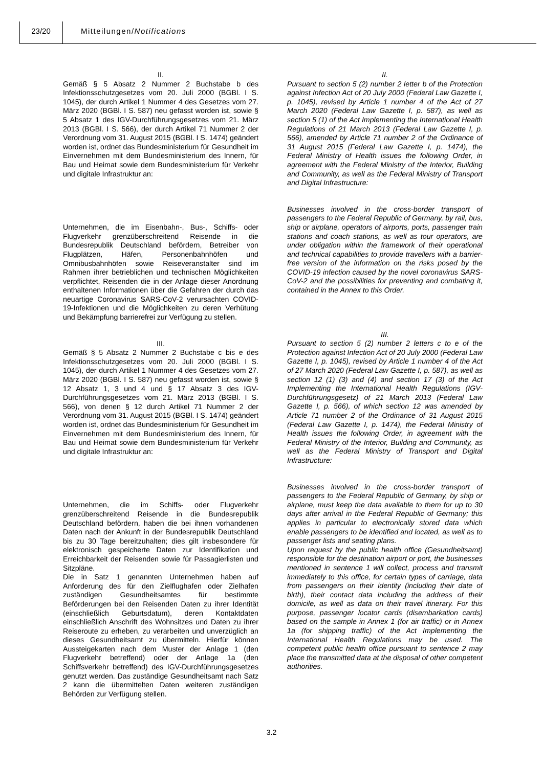23/20 Mitteilungen/Notifications
II.
Gemäß § 5 Absatz 2 Nummer 2 Buchstabe b des Infektionsschutzgesetzes vom 20. Juli 2000 (BGBl. I S. 1045), der durch Artikel 1 Nummer 4 des Gesetzes vom 27. März 2020 (BGBl. I S. 587) neu gefasst worden ist, sowie § 5 Absatz 1 des IGV-Durchführungsgesetzes vom 21. März 2013 (BGBl. I S. 566), der durch Artikel 71 Nummer 2 der Verordnung vom 31. August 2015 (BGBl. I S. 1474) geändert worden ist, ordnet das Bundesministerium für Gesundheit im Einvernehmen mit dem Bundesministerium des Innern, für Bau und Heimat sowie dem Bundesministerium für Verkehr und digitale Infrastruktur an:
Unternehmen, die im Eisenbahn-, Bus-, Schiffs- oder Flugverkehr grenzüberschreitend Reisende in die Bundesrepublik Deutschland befördern, Betreiber von Flugplätzen, Häfen, Personenbahnhöfen und Omnibusbahnhöfen sowie Reiseveranstalter sind im Rahmen ihrer betrieblichen und technischen Möglichkeiten verpflichtet, Reisenden die in der Anlage dieser Anordnung enthaltenen Informationen über die Gefahren der durch das neuartige Coronavirus SARS-CoV-2 verursachten COVID-19-Infektionen und die Möglichkeiten zu deren Verhütung und Bekämpfung barrierefrei zur Verfügung zu stellen.
III.
Gemäß § 5 Absatz 2 Nummer 2 Buchstabe c bis e des Infektionsschutzgesetzes vom 20. Juli 2000 (BGBl. I S. 1045), der durch Artikel 1 Nummer 4 des Gesetzes vom 27. März 2020 (BGBl. I S. 587) neu gefasst worden ist, sowie § 12 Absatz 1, 3 und 4 und § 17 Absatz 3 des IGV-Durchführungsgesetzes vom 21. März 2013 (BGBl. I S. 566), von denen § 12 durch Artikel 71 Nummer 2 der Verordnung vom 31. August 2015 (BGBl. I S. 1474) geändert worden ist, ordnet das Bundesministerium für Gesundheit im Einvernehmen mit dem Bundesministerium des Innern, für Bau und Heimat sowie dem Bundesministerium für Verkehr und digitale Infrastruktur an:
Unternehmen, die im Schiffs- oder Flugverkehr grenzüberschreitend Reisende in die Bundesrepublik Deutschland befördern, haben die bei ihnen vorhandenen Daten nach der Ankunft in der Bundesrepublik Deutschland bis zu 30 Tage bereitzuhalten; dies gilt insbesondere für elektronisch gespeicherte Daten zur Identifikation und Erreichbarkeit der Reisenden sowie für Passagierlisten und Sitzpläne.
Die in Satz 1 genannten Unternehmen haben auf Anforderung des für den Zielflughafen oder Zielhafen zuständigen Gesundheitsamtes für bestimmte Beförderungen bei den Reisenden Daten zu ihrer Identität (einschließlich Geburtsdatum), deren Kontaktdaten einschließlich Anschrift des Wohnsitzes und Daten zu ihrer Reiseroute zu erheben, zu verarbeiten und unverzüglich an dieses Gesundheitsamt zu übermitteln. Hierfür können Aussteigekarten nach dem Muster der Anlage 1 (den Flugverkehr betreffend) oder der Anlage 1a (den Schiffsverkehr betreffend) des IGV-Durchführungsgesetzes genutzt werden. Das zuständige Gesundheitsamt nach Satz 2 kann die übermittelten Daten weiteren zuständigen Behörden zur Verfügung stellen.
II.
Pursuant to section 5 (2) number 2 letter b of the Protection against Infection Act of 20 July 2000 (Federal Law Gazette I, p. 1045), revised by Article 1 number 4 of the Act of 27 March 2020 (Federal Law Gazette I, p. 587), as well as section 5 (1) of the Act Implementing the International Health Regulations of 21 March 2013 (Federal Law Gazette I, p. 566), amended by Article 71 number 2 of the Ordinance of 31 August 2015 (Federal Law Gazette I, p. 1474), the Federal Ministry of Health issues the following Order, in agreement with the Federal Ministry of the Interior, Building and Community, as well as the Federal Ministry of Transport and Digital Infrastructure:
Businesses involved in the cross-border transport of passengers to the Federal Republic of Germany, by rail, bus, ship or airplane, operators of airports, ports, passenger train stations and coach stations, as well as tour operators, are under obligation within the framework of their operational and technical capabilities to provide travellers with a barrier-free version of the information on the risks posed by the COVID-19 infection caused by the novel coronavirus SARS-CoV-2 and the possibilities for preventing and combating it, contained in the Annex to this Order.
III.
Pursuant to section 5 (2) number 2 letters c to e of the Protection against Infection Act of 20 July 2000 (Federal Law Gazette I, p. 1045), revised by Article 1 number 4 of the Act of 27 March 2020 (Federal Law Gazette I, p. 587), as well as section 12 (1) (3) and (4) and section 17 (3) of the Act Implementing the International Health Regulations (IGV-Durchführungsgesetz) of 21 March 2013 (Federal Law Gazette I, p. 566), of which section 12 was amended by Article 71 number 2 of the Ordinance of 31 August 2015 (Federal Law Gazette I, p. 1474), the Federal Ministry of Health issues the following Order, in agreement with the Federal Ministry of the Interior, Building and Community, as well as the Federal Ministry of Transport and Digital Infrastructure:
Businesses involved in the cross-border transport of passengers to the Federal Republic of Germany, by ship or airplane, must keep the data available to them for up to 30 days after arrival in the Federal Republic of Germany; this applies in particular to electronically stored data which enable passengers to be identified and located, as well as to passenger lists and seating plans.
Upon request by the public health office (Gesundheitsamt) responsible for the destination airport or port, the businesses mentioned in sentence 1 will collect, process and transmit immediately to this office, for certain types of carriage, data from passengers on their identity (including their date of birth), their contact data including the address of their domicile, as well as data on their travel itinerary. For this purpose, passenger locator cards (disembarkation cards) based on the sample in Annex 1 (for air traffic) or in Annex 1a (for shipping traffic) of the Act Implementing the International Health Regulations may be used. The competent public health office pursuant to sentence 2 may place the transmitted data at the disposal of other competent authorities.
3.2